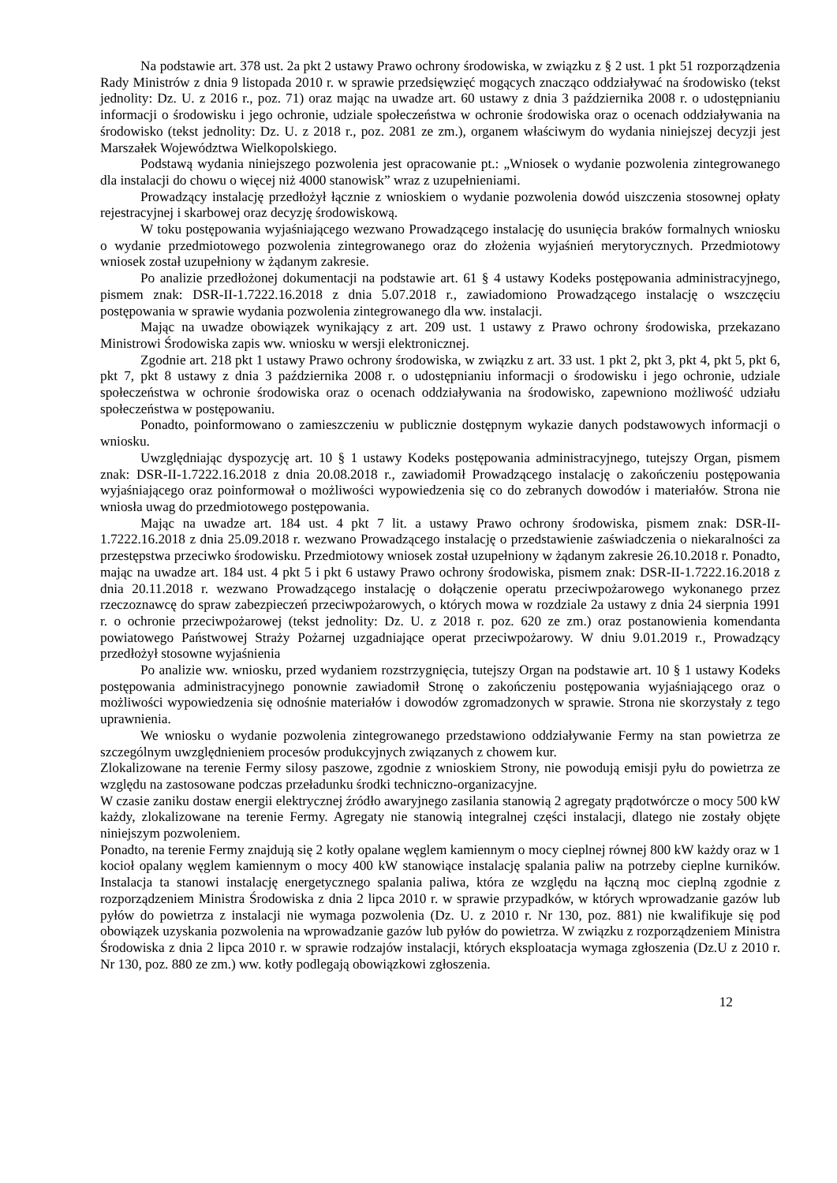Na podstawie art. 378 ust. 2a pkt 2 ustawy Prawo ochrony środowiska, w związku z § 2 ust. 1 pkt 51 rozporządzenia Rady Ministrów z dnia 9 listopada 2010 r. w sprawie przedsięwzięć mogących znacząco oddziaływać na środowisko (tekst jednolity: Dz. U. z 2016 r., poz. 71) oraz mając na uwadze art. 60 ustawy z dnia 3 października 2008 r. o udostępnianiu informacji o środowisku i jego ochronie, udziale społeczeństwa w ochronie środowiska oraz o ocenach oddziaływania na środowisko (tekst jednolity: Dz. U. z 2018 r., poz. 2081 ze zm.), organem właściwym do wydania niniejszej decyzji jest Marszałek Województwa Wielkopolskiego.
Podstawą wydania niniejszego pozwolenia jest opracowanie pt.: „Wniosek o wydanie pozwolenia zintegrowanego dla instalacji do chowu o więcej niż 4000 stanowisk” wraz z uzupełnieniami.
Prowadzący instalację przedłożył łącznie z wnioskiem o wydanie pozwolenia dowód uiszczenia stosownej opłaty rejestracyjnej i skarbowej oraz decyzję środowiskową.
W toku postępowania wyjaśniającego wezwano Prowadzącego instalację do usunięcia braków formalnych wniosku o wydanie przedmiotowego pozwolenia zintegrowanego oraz do złożenia wyjaśnień merytorycznych. Przedmiotowy wniosek został uzupełniony w żądanym zakresie.
Po analizie przedłożonej dokumentacji na podstawie art. 61 § 4 ustawy Kodeks postępowania administracyjnego, pismem znak: DSR-II-1.7222.16.2018 z dnia 5.07.2018 r., zawiadomiono Prowadzącego instalację o wszczęciu postępowania w sprawie wydania pozwolenia zintegrowanego dla ww. instalacji.
Mając na uwadze obowiązek wynikający z art. 209 ust. 1 ustawy z Prawo ochrony środowiska, przekazano Ministrowi Środowiska zapis ww. wniosku w wersji elektronicznej.
Zgodnie art. 218 pkt 1 ustawy Prawo ochrony środowiska, w związku z art. 33 ust. 1 pkt 2, pkt 3, pkt 4, pkt 5, pkt 6, pkt 7, pkt 8 ustawy z dnia 3 października 2008 r. o udostępnianiu informacji o środowisku i jego ochronie, udziale społeczeństwa w ochronie środowiska oraz o ocenach oddziaływania na środowisko, zapewniono możliwość udziału społeczeństwa w postępowaniu.
Ponadto, poinformowano o zamieszczeniu w publicznie dostępnym wykazie danych podstawowych informacji o wniosku.
Uwzględniając dyspozycję art. 10 § 1 ustawy Kodeks postępowania administracyjnego, tutejszy Organ, pismem znak: DSR-II-1.7222.16.2018 z dnia 20.08.2018 r., zawiadomił Prowadzącego instalację o zakończeniu postępowania wyjaśniającego oraz poinformował o możliwości wypowiedzenia się co do zebranych dowodów i materiałów. Strona nie wniosła uwag do przedmiotowego postępowania.
Mając na uwadze art. 184 ust. 4 pkt 7 lit. a ustawy Prawo ochrony środowiska, pismem znak: DSR-II-1.7222.16.2018 z dnia 25.09.2018 r. wezwano Prowadzącego instalację o przedstawienie zaświadczenia o niekaralności za przestępstwa przeciwko środowisku. Przedmiotowy wniosek został uzupełniony w żądanym zakresie 26.10.2018 r. Ponadto, mając na uwadze art. 184 ust. 4 pkt 5 i pkt 6 ustawy Prawo ochrony środowiska, pismem znak: DSR-II-1.7222.16.2018 z dnia 20.11.2018 r. wezwano Prowadzącego instalację o dołączenie operatu przeciwpożarowego wykonanego przez rzeczoznawcę do spraw zabezpieczeń przeciwpożarowych, o których mowa w rozdziale 2a ustawy z dnia 24 sierpnia 1991 r. o ochronie przeciwpożarowej (tekst jednolity: Dz. U. z 2018 r. poz. 620 ze zm.) oraz postanowienia komendanta powiatowego Państwowej Straży Pożarnej uzgadniające operat przeciwpożarowy. W dniu 9.01.2019 r., Prowadzący przedłożył stosowne wyjaśnienia
Po analizie ww. wniosku, przed wydaniem rozstrzygnięcia, tutejszy Organ na podstawie art. 10 § 1 ustawy Kodeks postępowania administracyjnego ponownie zawiadomił Stronę o zakończeniu postępowania wyjaśniającego oraz o możliwości wypowiedzenia się odnośnie materiałów i dowodów zgromadzonych w sprawie. Strona nie skorzystały z tego uprawnienia.
We wniosku o wydanie pozwolenia zintegrowanego przedstawiono oddziaływanie Fermy na stan powietrza ze szczególnym uwzględnieniem procesów produkcyjnych związanych z chowem kur.
Zlokalizowane na terenie Fermy silosy paszowe, zgodnie z wnioskiem Strony, nie powodują emisji pyłu do powietrza ze względu na zastosowane podczas przeładunku środki techniczno-organizacyjne.
W czasie zaniku dostaw energii elektrycznej źródło awaryjnego zasilania stanowią 2 agregaty prądotwórcze o mocy 500 kW każdy, zlokalizowane na terenie Fermy. Agregaty nie stanowią integralnej części instalacji, dlatego nie zostały objęte niniejszym pozwoleniem.
Ponadto, na terenie Fermy znajdują się 2 kotły opalane węglem kamiennym o mocy cieplnej równej 800 kW każdy oraz w 1 kocioł opalany węglem kamiennym o mocy 400 kW stanowiące instalację spalania paliw na potrzeby cieplne kurników. Instalacja ta stanowi instalację energetycznego spalania paliwa, która ze względu na łączną moc cieplną zgodnie z rozporządzeniem Ministra Środowiska z dnia 2 lipca 2010 r. w sprawie przypadków, w których wprowadzanie gazów lub pyłów do powietrza z instalacji nie wymaga pozwolenia (Dz. U. z 2010 r. Nr 130, poz. 881) nie kwalifikuje się pod obowiązek uzyskania pozwolenia na wprowadzanie gazów lub pyłów do powietrza. W związku z rozporządzeniem Ministra Środowiska z dnia 2 lipca 2010 r. w sprawie rodzajów instalacji, których eksploatacja wymaga zgłoszenia (Dz.U z 2010 r. Nr 130, poz. 880 ze zm.) ww. kotły podlegają obowiązkowi zgłoszenia.
12